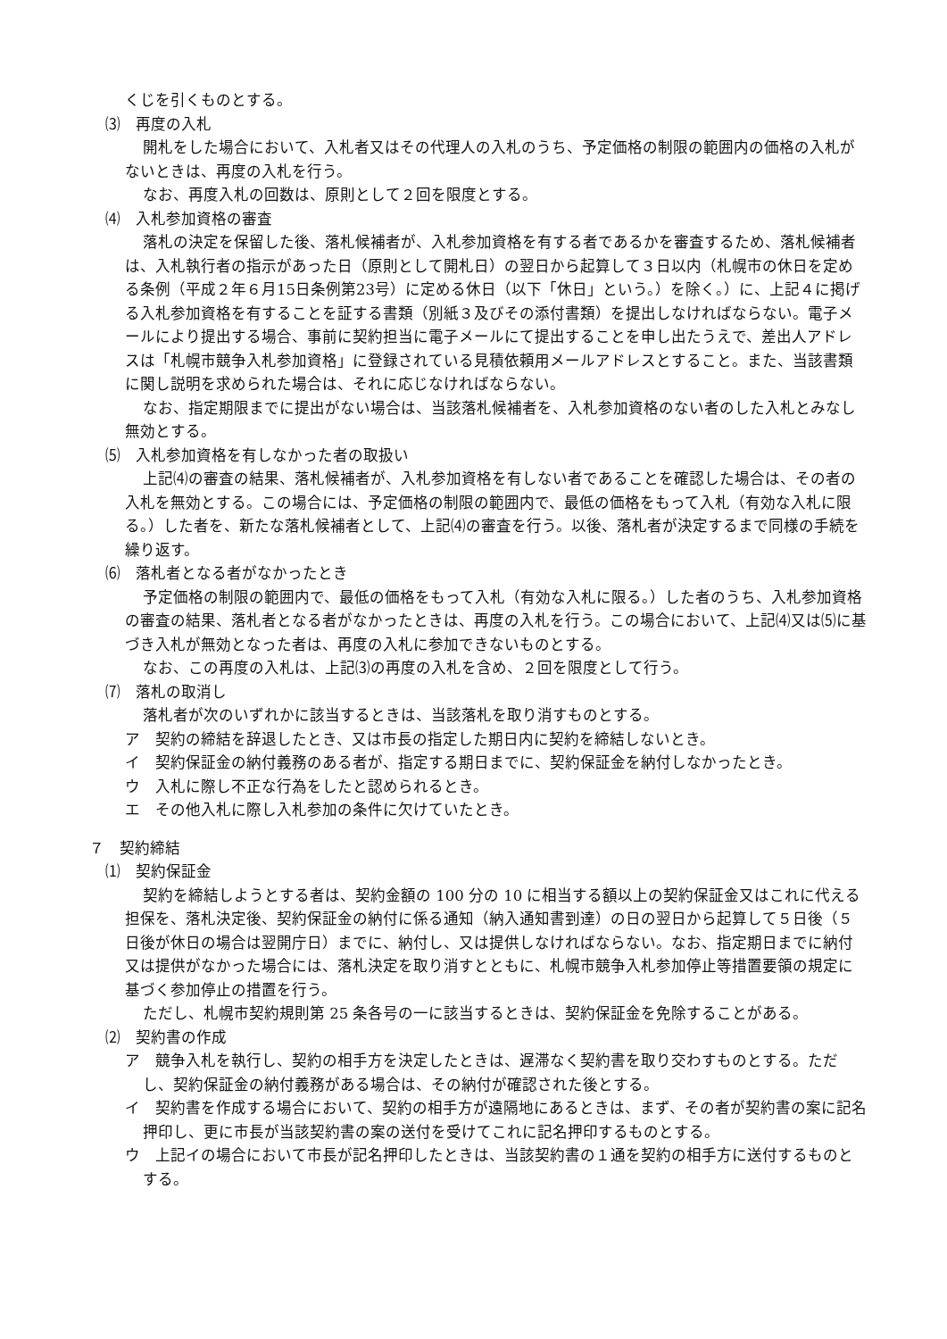くじを引くものとする。
⑶　再度の入札
開札をした場合において、入札者又はその代理人の入札のうち、予定価格の制限の範囲内の価格の入札がないときは、再度の入札を行う。
なお、再度入札の回数は、原則として２回を限度とする。
⑷　入札参加資格の審査
落札の決定を保留した後、落札候補者が、入札参加資格を有する者であるかを審査するため、落札候補者は、入札執行者の指示があった日（原則として開札日）の翌日から起算して３日以内（札幌市の休日を定める条例（平成２年６月15日条例第23号）に定める休日（以下「休日」という。）を除く。）に、上記４に掲げる入札参加資格を有することを証する書類（別紙３及びその添付書類）を提出しなければならない。電子メールにより提出する場合、事前に契約担当に電子メールにて提出することを申し出たうえで、差出人アドレスは「札幌市競争入札参加資格」に登録されている見積依頼用メールアドレスとすること。また、当該書類に関し説明を求められた場合は、それに応じなければならない。
なお、指定期限までに提出がない場合は、当該落札候補者を、入札参加資格のない者のした入札とみなし無効とする。
⑸　入札参加資格を有しなかった者の取扱い
上記⑷の審査の結果、落札候補者が、入札参加資格を有しない者であることを確認した場合は、その者の入札を無効とする。この場合には、予定価格の制限の範囲内で、最低の価格をもって入札（有効な入札に限る。）した者を、新たな落札候補者として、上記⑷の審査を行う。以後、落札者が決定するまで同様の手続を繰り返す。
⑹　落札者となる者がなかったとき
予定価格の制限の範囲内で、最低の価格をもって入札（有効な入札に限る。）した者のうち、入札参加資格の審査の結果、落札者となる者がなかったときは、再度の入札を行う。この場合において、上記⑷又は⑸に基づき入札が無効となった者は、再度の入札に参加できないものとする。
なお、この再度の入札は、上記⑶の再度の入札を含め、２回を限度として行う。
⑺　落札の取消し
落札者が次のいずれかに該当するときは、当該落札を取り消すものとする。
ア　契約の締結を辞退したとき、又は市長の指定した期日内に契約を締結しないとき。
イ　契約保証金の納付義務のある者が、指定する期日までに、契約保証金を納付しなかったとき。
ウ　入札に際し不正な行為をしたと認められるとき。
エ　その他入札に際し入札参加の条件に欠けていたとき。
７　契約締結
⑴　契約保証金
契約を締結しようとする者は、契約金額の 100 分の 10 に相当する額以上の契約保証金又はこれに代える担保を、落札決定後、契約保証金の納付に係る通知（納入通知書到達）の日の翌日から起算して５日後（５日後が休日の場合は翌開庁日）までに、納付し、又は提供しなければならない。なお、指定期日までに納付又は提供がなかった場合には、落札決定を取り消すとともに、札幌市競争入札参加停止等措置要領の規定に基づく参加停止の措置を行う。
ただし、札幌市契約規則第 25 条各号の一に該当するときは、契約保証金を免除することがある。
⑵　契約書の作成
ア　競争入札を執行し、契約の相手方を決定したときは、遅滞なく契約書を取り交わすものとする。ただし、契約保証金の納付義務がある場合は、その納付が確認された後とする。
イ　契約書を作成する場合において、契約の相手方が遠隔地にあるときは、まず、その者が契約書の案に記名押印し、更に市長が当該契約書の案の送付を受けてこれに記名押印するものとする。
ウ　上記イの場合において市長が記名押印したときは、当該契約書の１通を契約の相手方に送付するものとする。